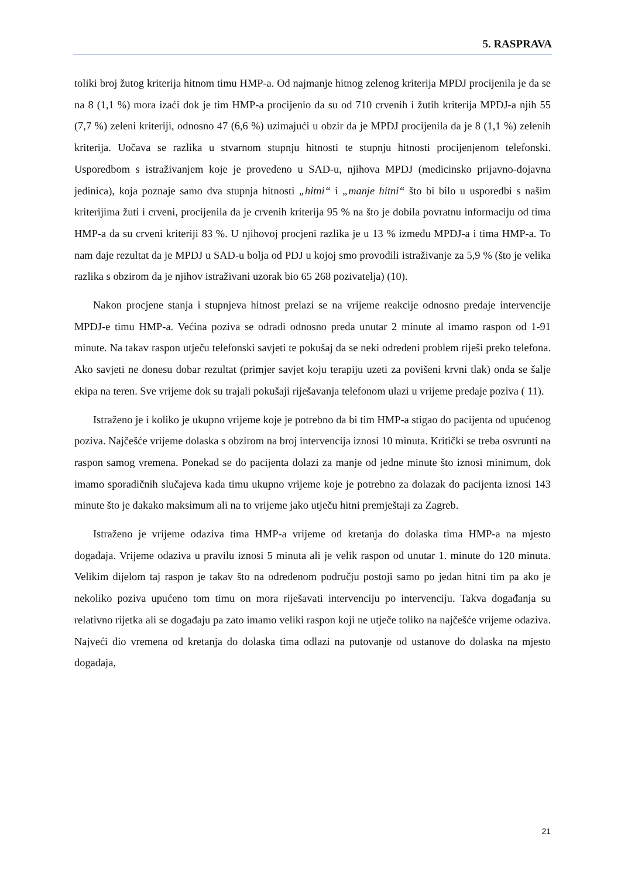5. RASPRAVA
toliki broj žutog kriterija hitnom timu HMP-a. Od najmanje hitnog zelenog kriterija MPDJ procijenila je da se na 8 (1,1 %) mora izaći dok je tim HMP-a procijenio da su od 710 crvenih i žutih kriterija MPDJ-a njih 55 (7,7 %) zeleni kriteriji, odnosno 47 (6,6 %) uzimajući u obzir da je MPDJ procijenila da je 8 (1,1 %) zelenih kriterija. Uočava se razlika u stvarnom stupnju hitnosti te stupnju hitnosti procijenjenom telefonski. Usporedbom s istraživanjem koje je provedeno u SAD-u, njihova MPDJ (medicinsko prijavno-dojavna jedinica), koja poznaje samo dva stupnja hitnosti „hitni“ i „manje hitni“ što bi bilo u usporedbi s našim kriterijima žuti i crveni, procijenila da je crvenih kriterija 95 % na što je dobila povratnu informaciju od tima HMP-a da su crveni kriteriji 83 %. U njihovoj procjeni razlika je u 13 % između MPDJ-a i tima HMP-a. To nam daje rezultat da je MPDJ u SAD-u bolja od PDJ u kojoj smo provodili istraživanje za 5,9 % (što je velika razlika s obzirom da je njihov istraživani uzorak bio 65 268 pozivatelja) (10).
Nakon procjene stanja i stupnjeva hitnost prelazi se na vrijeme reakcije odnosno predaje intervencije MPDJ-e timu HMP-a. Većina poziva se odradi odnosno preda unutar 2 minute al imamo raspon od 1-91 minute. Na takav raspon utječu telefonski savjeti te pokušaj da se neki određeni problem riješi preko telefona. Ako savjeti ne donesu dobar rezultat (primjer savjet koju terapiju uzeti za povišeni krvni tlak) onda se šalje ekipa na teren. Sve vrijeme dok su trajali pokušaji riješavanja telefonom ulazi u vrijeme predaje poziva ( 11).
Istraženo je i koliko je ukupno vrijeme koje je potrebno da bi tim HMP-a stigao do pacijenta od upućenog poziva. Najčešće vrijeme dolaska s obzirom na broj intervencija iznosi 10 minuta. Kritički se treba osvrunti na raspon samog vremena. Ponekad se do pacijenta dolazi za manje od jedne minute što iznosi minimum, dok imamo sporadičnih slučajeva kada timu ukupno vrijeme koje je potrebno za dolazak do pacijenta iznosi 143 minute što je dakako maksimum ali na to vrijeme jako utječu hitni premještaji za Zagreb.
Istraženo je vrijeme odaziva tima HMP-a vrijeme od kretanja do dolaska tima HMP-a na mjesto događaja. Vrijeme odaziva u pravilu iznosi 5 minuta ali je velik raspon od unutar 1. minute do 120 minuta. Velikim dijelom taj raspon je takav što na određenom području postoji samo po jedan hitni tim pa ako je nekoliko poziva upućeno tom timu on mora riješavati intervenciju po intervenciju. Takva događanja su relativno rijetka ali se događaju pa zato imamo veliki raspon koji ne utječe toliko na najčešće vrijeme odaziva. Najveći dio vremena od kretanja do dolaska tima odlazi na putovanje od ustanove do dolaska na mjesto događaja,
21